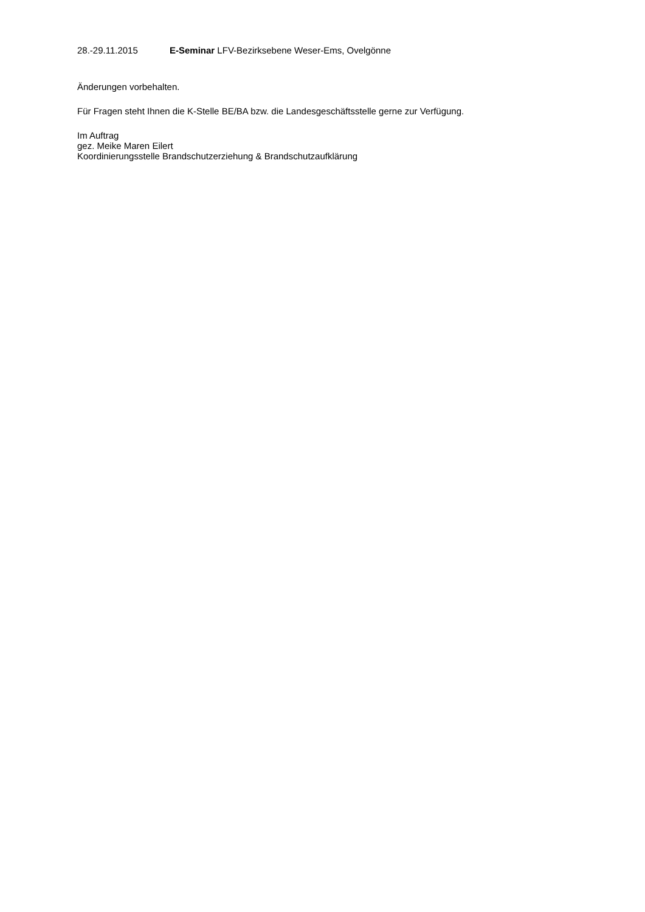28.-29.11.2015 E-Seminar LFV-Bezirksebene Weser-Ems, Ovelgönne
Änderungen vorbehalten.
Für Fragen steht Ihnen die K-Stelle BE/BA bzw. die Landesgeschäftsstelle gerne zur Verfügung.
Im Auftrag
gez. Meike Maren Eilert
Koordinierungsstelle Brandschutzerziehung & Brandschutzaufklärung